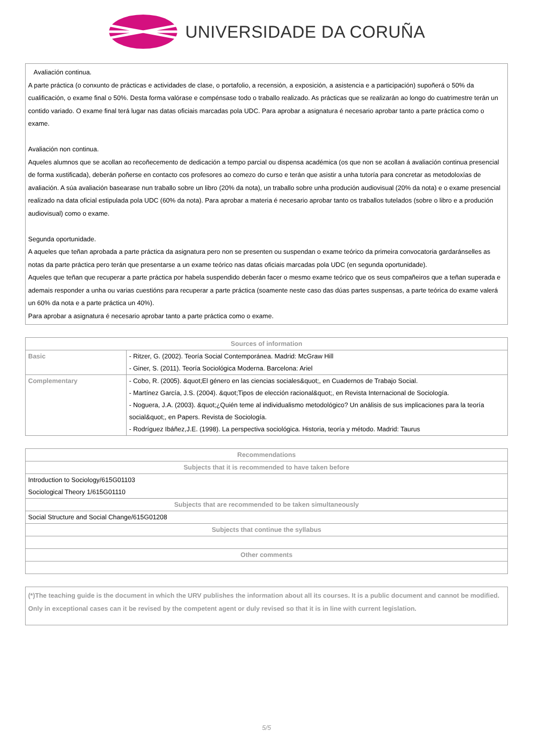UNIVERSIDADE DA CORUÑA
Avaliación continua.
A parte práctica (o conxunto de prácticas e actividades de clase, o portafolio, a recensión, a exposición, a asistencia e a participación) supoñerá o 50% da cualificación, o exame final o 50%. Desta forma valórase e compénsase todo o traballo realizado. As prácticas que se realizarán ao longo do cuatrimestre terán un contido variado. O exame final terá lugar nas datas oficiais marcadas pola UDC. Para aprobar a asignatura é necesario aprobar tanto a parte práctica como o exame.
Avaliación non continua.
Aqueles alumnos que se acollan ao recoñecemento de dedicación a tempo parcial ou dispensa académica (os que non se acollan á avaliación continua presencial de forma xustificada), deberán poñerse en contacto cos profesores ao comezo do curso e terán que asistir a unha tutoría para concretar as metodoloxías de avaliación. A súa avaliación basearase nun traballo sobre un libro (20% da nota), un traballo sobre unha produción audiovisual (20% da nota) e o exame presencial realizado na data oficial estipulada pola UDC (60% da nota). Para aprobar a materia é necesario aprobar tanto os traballos tutelados (sobre o libro e a produción audiovisual) como o exame.
Segunda oportunidade.
A aqueles que teñan aprobada a parte práctica da asignatura pero non se presenten ou suspendan o exame teórico da primeira convocatoria gardaránselles as notas da parte práctica pero terán que presentarse a un exame teórico nas datas oficiais marcadas pola UDC (en segunda oportunidade).
Aqueles que teñan que recuperar a parte práctica por habela suspendido deberán facer o mesmo exame teórico que os seus compañeiros que a teñan superada e ademais responder a unha ou varias cuestións para recuperar a parte práctica (soamente neste caso das dúas partes suspensas, a parte teórica do exame valerá un 60% da nota e a parte práctica un 40%).
Para aprobar a asignatura é necesario aprobar tanto a parte práctica como o exame.
| Sources of information | |
| --- | --- |
| Basic | - Ritzer, G. (2002). Teoría Social Contemporánea. Madrid: McGraw Hill - Giner, S. (2011). Teoría Sociológica Moderna. Barcelona: Ariel |
| Complementary | - Cobo, R. (2005). &quot;El género en las ciencias sociales&quot;, en Cuadernos de Trabajo Social. - Martínez García, J.S. (2004). &quot;Tipos de elección racional&quot;, en Revista Internacional de Sociología. - Noguera, J.A. (2003). &quot;¿Quién teme al individualismo metodológico? Un análisis de sus implicaciones para la teoría social&quot;, en Papers. Revista de Sociología. - Rodríguez Ibáñez,J.E. (1998). La perspectiva sociológica. Historia, teoría y método. Madrid: Taurus |
| Recommendations |
| --- |
| Subjects that it is recommended to have taken before |
| Introduction to Sociology/615G01103 Sociological Theory 1/615G01110 |
| Subjects that are recommended to be taken simultaneously |
| Social Structure and Social Change/615G01208 |
| Subjects that continue the syllabus |
| Other comments |
(*)The teaching guide is the document in which the URV publishes the information about all its courses. It is a public document and cannot be modified. Only in exceptional cases can it be revised by the competent agent or duly revised so that it is in line with current legislation.
5/5